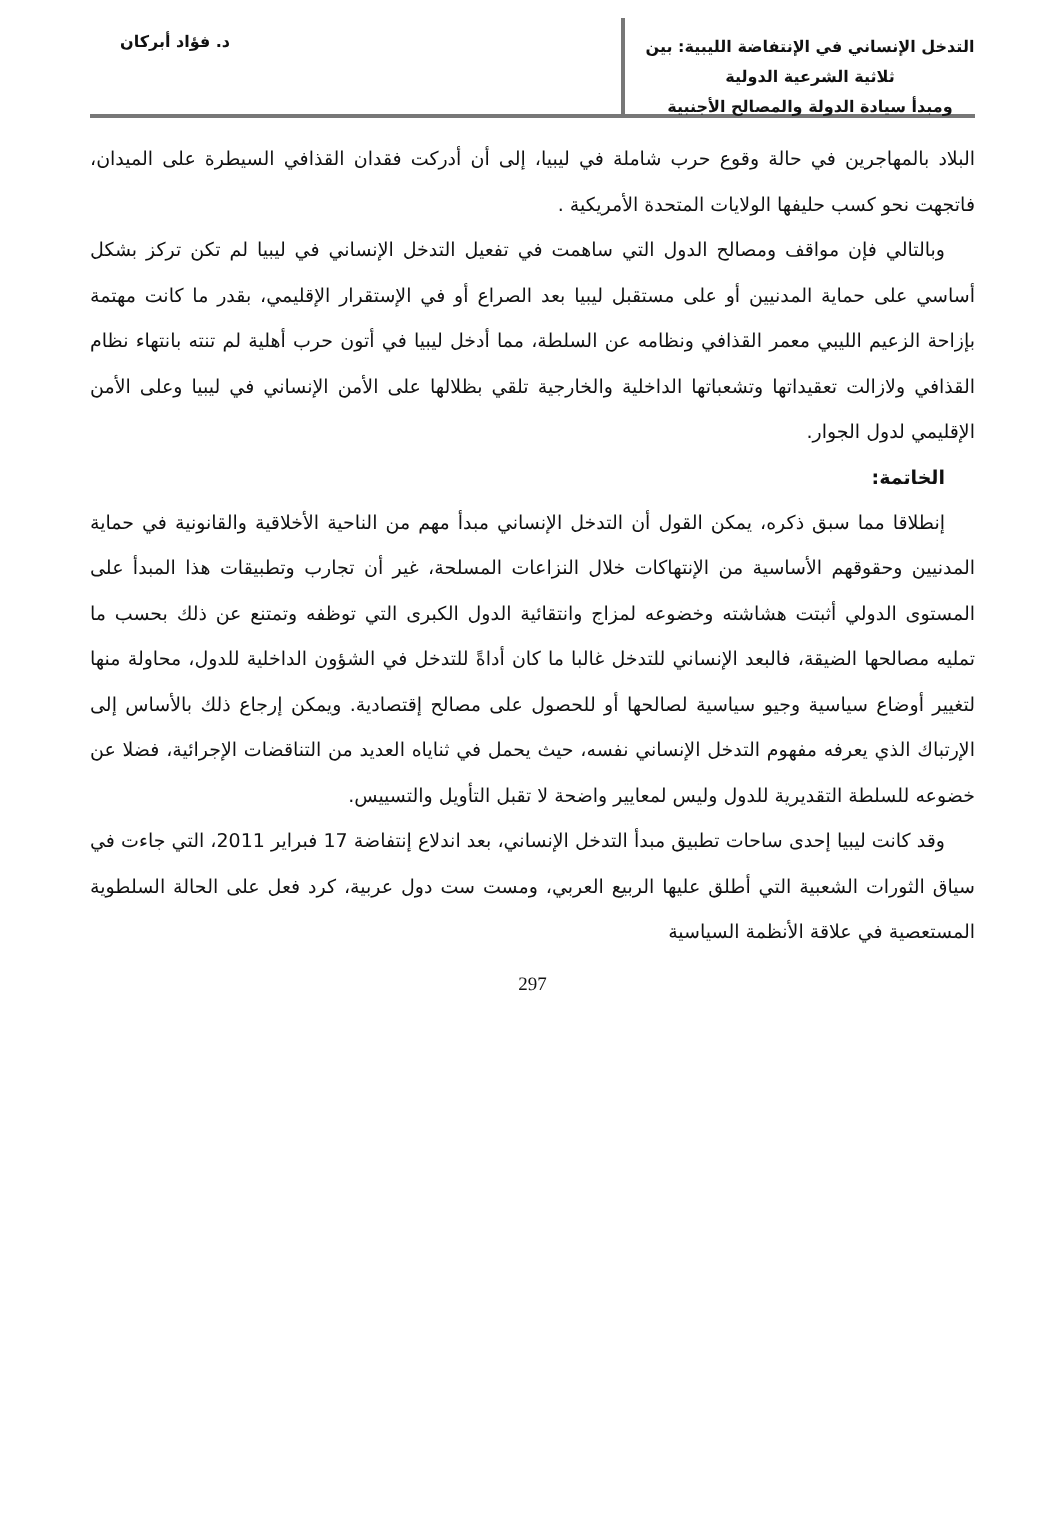التدخل الإنساني في الإنتفاضة الليبية: بين ثلاثية الشرعية الدولية
ومبدأ سيادة الدولة والمصالح الأجنبية
د. فؤاد أبركان
البلاد بالمهاجرين في حالة وقوع حرب شاملة في ليبيا، إلى أن أدركت فقدان القذافي السيطرة على الميدان، فاتجهت نحو كسب حليفها الولايات المتحدة الأمريكية .
وبالتالي فإن مواقف ومصالح الدول التي ساهمت في تفعيل التدخل الإنساني في ليبيا لم تكن تركز بشكل أساسي على حماية المدنيين أو على مستقبل ليبيا بعد الصراع أو في الإستقرار الإقليمي، بقدر ما كانت مهتمة بإزاحة الزعيم الليبي معمر القذافي ونظامه عن السلطة، مما أدخل ليبيا في أتون حرب أهلية لم تنته بانتهاء نظام القذافي ولازالت تعقيداتها وتشعباتها الداخلية والخارجية تلقي بظلالها على الأمن الإنساني في ليبيا وعلى الأمن الإقليمي لدول الجوار.
الخاتمة:
إنطلاقا مما سبق ذكره، يمكن القول أن التدخل الإنساني مبدأ مهم من الناحية الأخلاقية والقانونية في حماية المدنيين وحقوقهم الأساسية من الإنتهاكات خلال النزاعات المسلحة، غير أن تجارب وتطبيقات هذا المبدأ على المستوى الدولي أثبتت هشاشته وخضوعه لمزاج وانتقائية الدول الكبرى التي توظفه وتمتنع عن ذلك بحسب ما تمليه مصالحها الضيقة، فالبعد الإنساني للتدخل غالبا ما كان أداةً للتدخل في الشؤون الداخلية للدول، محاولة منها لتغيير أوضاع سياسية وجيو سياسية لصالحها أو للحصول على مصالح إقتصادية. ويمكن إرجاع ذلك بالأساس إلى الإرتباك الذي يعرفه مفهوم التدخل الإنساني نفسه، حيث يحمل في ثناياه العديد من التناقضات الإجرائية، فضلا عن خضوعه للسلطة التقديرية للدول وليس لمعايير واضحة لا تقبل التأويل والتسييس.
وقد كانت ليبيا إحدى ساحات تطبيق مبدأ التدخل الإنساني، بعد اندلاع إنتفاضة 17 فبراير 2011، التي جاءت في سياق الثورات الشعبية التي أطلق عليها الربيع العربي، ومست ست دول عربية، كرد فعل على الحالة السلطوية المستعصية في علاقة الأنظمة السياسية
297